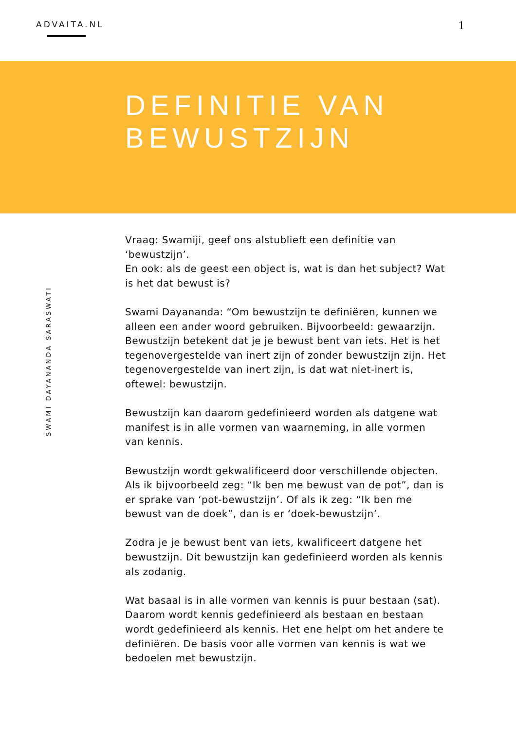ADVAITA.NL
1
DEFINITIE VAN
BEWUSTZIJN
SWAMI DAYANANDA SARASWATI
Vraag: Swamiji, geef ons alstublieft een definitie van ‘bewustzijn’.
En ook: als de geest een object is, wat is dan het subject? Wat is het dat bewust is?
Swami Dayananda: “Om bewustzijn te definiëren, kunnen we alleen een ander woord gebruiken. Bijvoorbeeld: gewaarzijn. Bewustzijn betekent dat je je bewust bent van iets. Het is het tegenovergestelde van inert zijn of zonder bewustzijn zijn. Het tegenovergestelde van inert zijn, is dat wat niet-inert is, oftewel: bewustzijn.
Bewustzijn kan daarom gedefinieerd worden als datgene wat manifest is in alle vormen van waarneming, in alle vormen van kennis.
Bewustzijn wordt gekwalificeerd door verschillende objecten. Als ik bijvoorbeeld zeg: “Ik ben me bewust van de pot”, dan is er sprake van ‘pot-bewustzijn’. Of als ik zeg: “Ik ben me bewust van de doek”, dan is er ‘doek-bewustzijn’.
Zodra je je bewust bent van iets, kwalificeert datgene het bewustzijn. Dit bewustzijn kan gedefinieerd worden als kennis als zodanig.
Wat basaal is in alle vormen van kennis is puur bestaan (sat). Daarom wordt kennis gedefinieerd als bestaan en bestaan wordt gedefinieerd als kennis. Het ene helpt om het andere te definiëren. De basis voor alle vormen van kennis is wat we bedoelen met bewustzijn.